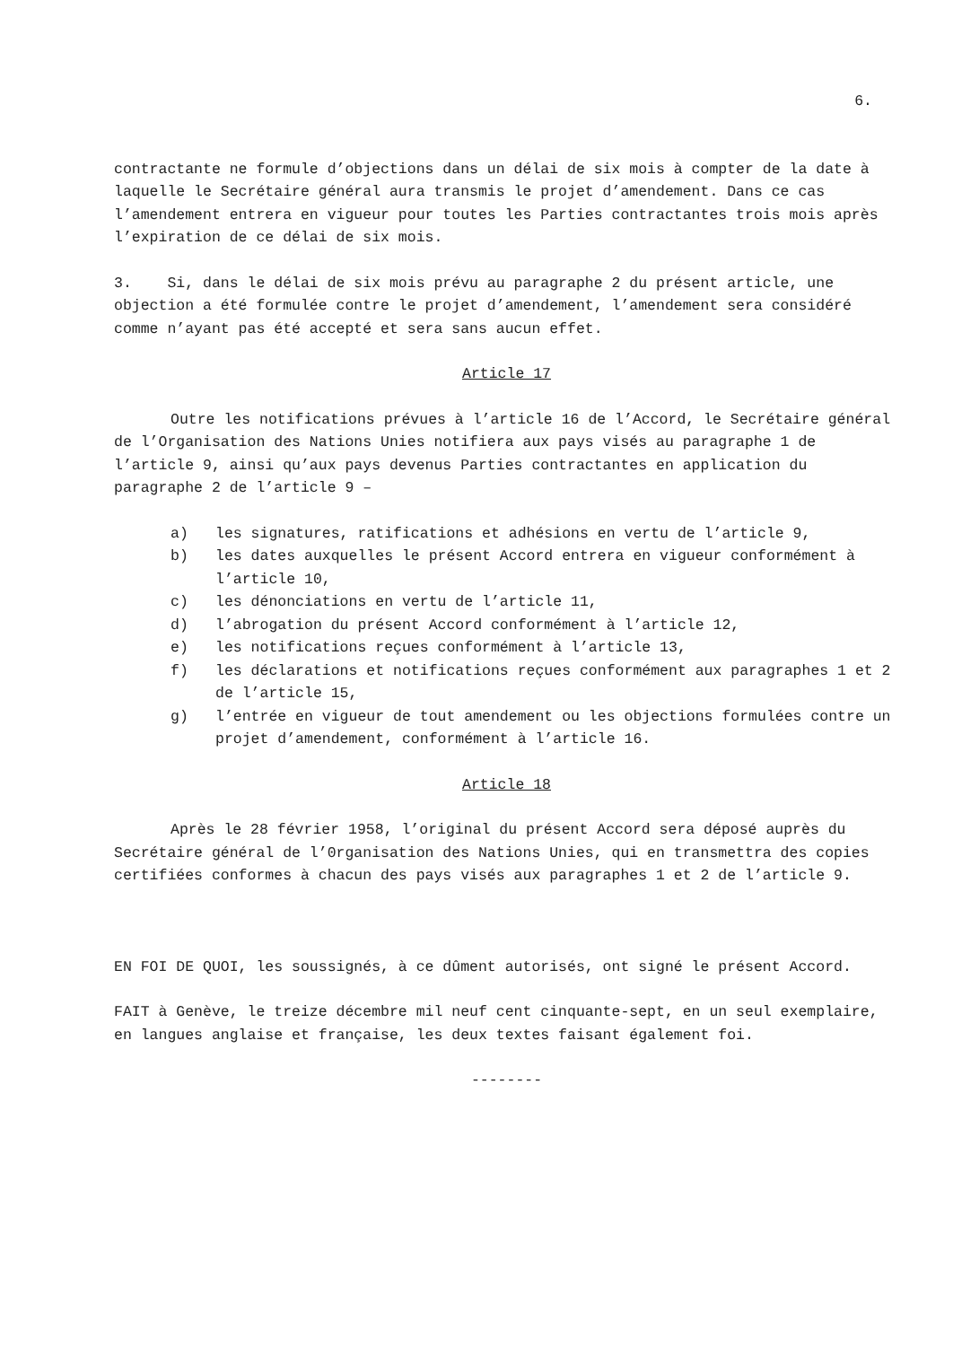6.
contractante ne formule d’objections dans un délai de six mois à compter de la date à laquelle le Secrétaire général aura transmis le projet d’amendement. Dans ce cas l’amendement entrera en vigueur pour toutes les Parties contractantes trois mois après l’expiration de ce délai de six mois.
3. Si, dans le délai de six mois prévu au paragraphe 2 du présent article, une objection a été formulée contre le projet d’amendement, l’amendement sera considéré comme n’ayant pas été accepté et sera sans aucun effet.
Article 17
Outre les notifications prévues à l’article 16 de l’Accord, le Secrétaire général de l’Organisation des Nations Unies notifiera aux pays visés au paragraphe 1 de l’article 9, ainsi qu’aux pays devenus Parties contractantes en application du paragraphe 2 de l’article 9 –
a) les signatures, ratifications et adhésions en vertu de l’article 9,
b) les dates auxquelles le présent Accord entrera en vigueur conformément à l’article 10,
c) les dénonciations en vertu de l’article 11,
d) l’abrogation du présent Accord conformément à l’article 12,
e) les notifications reçues conformément à l’article 13,
f) les déclarations et notifications reçues conformément aux paragraphes 1 et 2 de l’article 15,
g) l’entrée en vigueur de tout amendement ou les objections formulées contre un projet d’amendement, conformément à l’article 16.
Article 18
Après le 28 février 1958, l’original du présent Accord sera déposé auprès du Secrétaire général de l’0rganisation des Nations Unies, qui en transmettra des copies certifiées conformes à chacun des pays visés aux paragraphes 1 et 2 de l’article 9.
EN FOI DE QUOI, les soussignés, à ce dûment autorisés, ont signé le présent Accord.
FAIT à Genève, le treize décembre mil neuf cent cinquante-sept, en un seul exemplaire, en langues anglaise et française, les deux textes faisant également foi.
--------